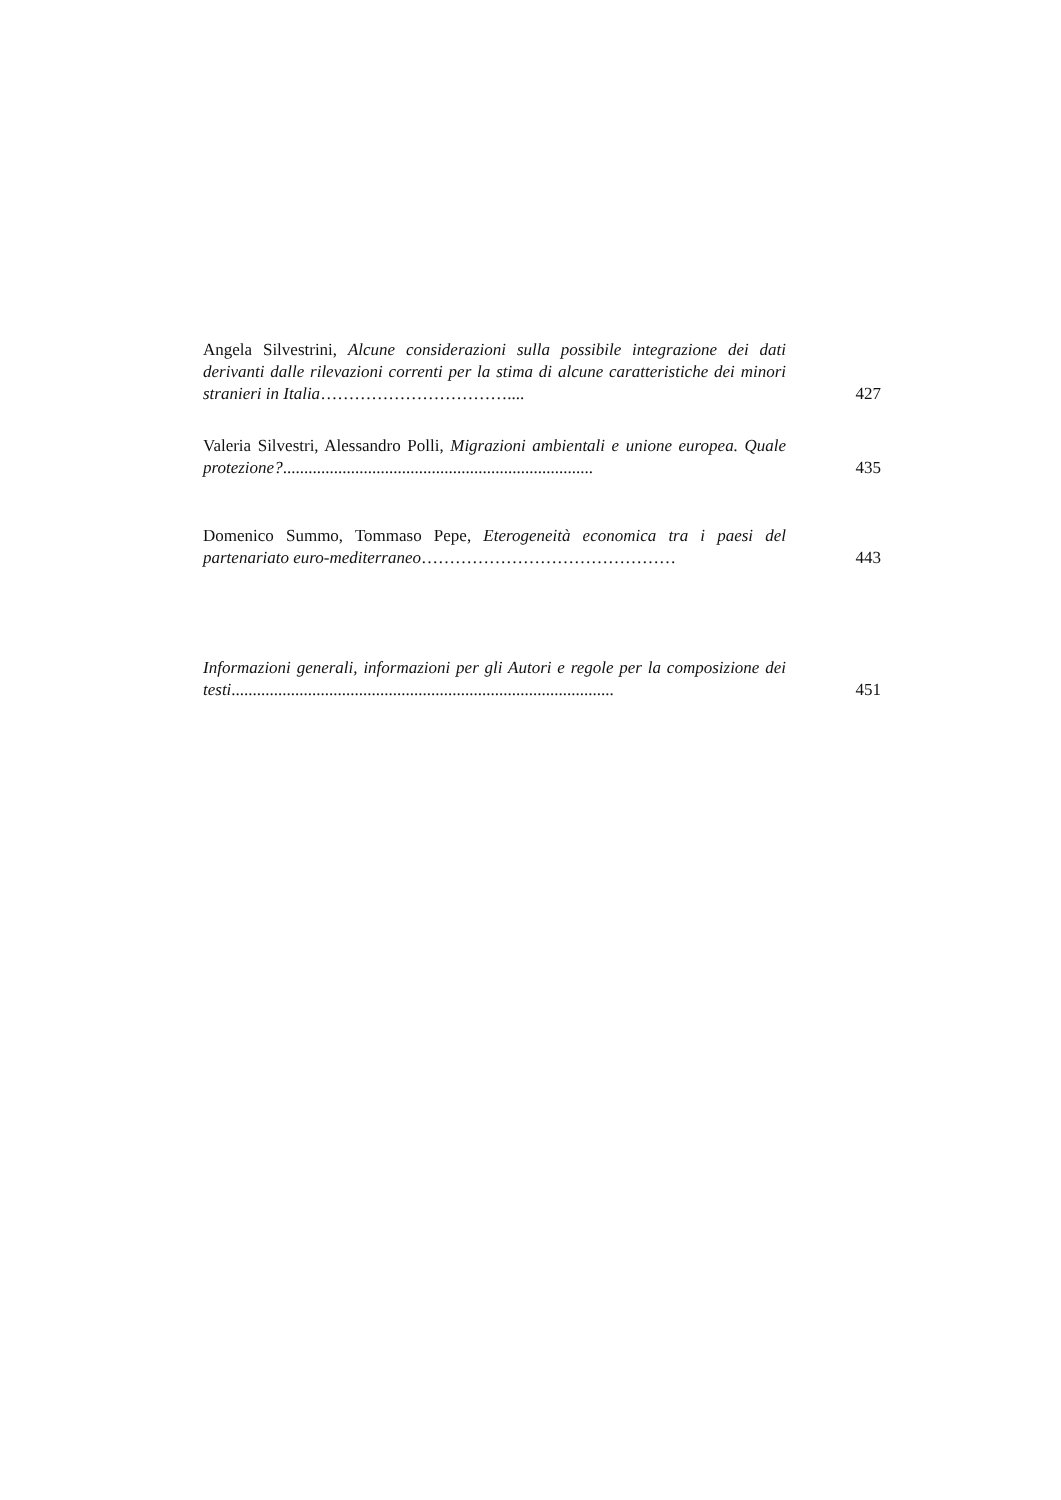Angela Silvestrini, Alcune considerazioni sulla possibile integrazione dei dati derivanti dalle rilevazioni correnti per la stima di alcune caratteristiche dei minori stranieri in Italia……………………………....
427
Valeria Silvestri, Alessandro Polli, Migrazioni ambientali e unione europea. Quale protezione?.........................................................................
435
Domenico Summo, Tommaso Pepe, Eterogeneità economica tra i paesi del partenariato euro-mediterraneo………………………………………
443
Informazioni generali, informazioni per gli Autori e regole per la composizione dei testi..........................................................................................
451